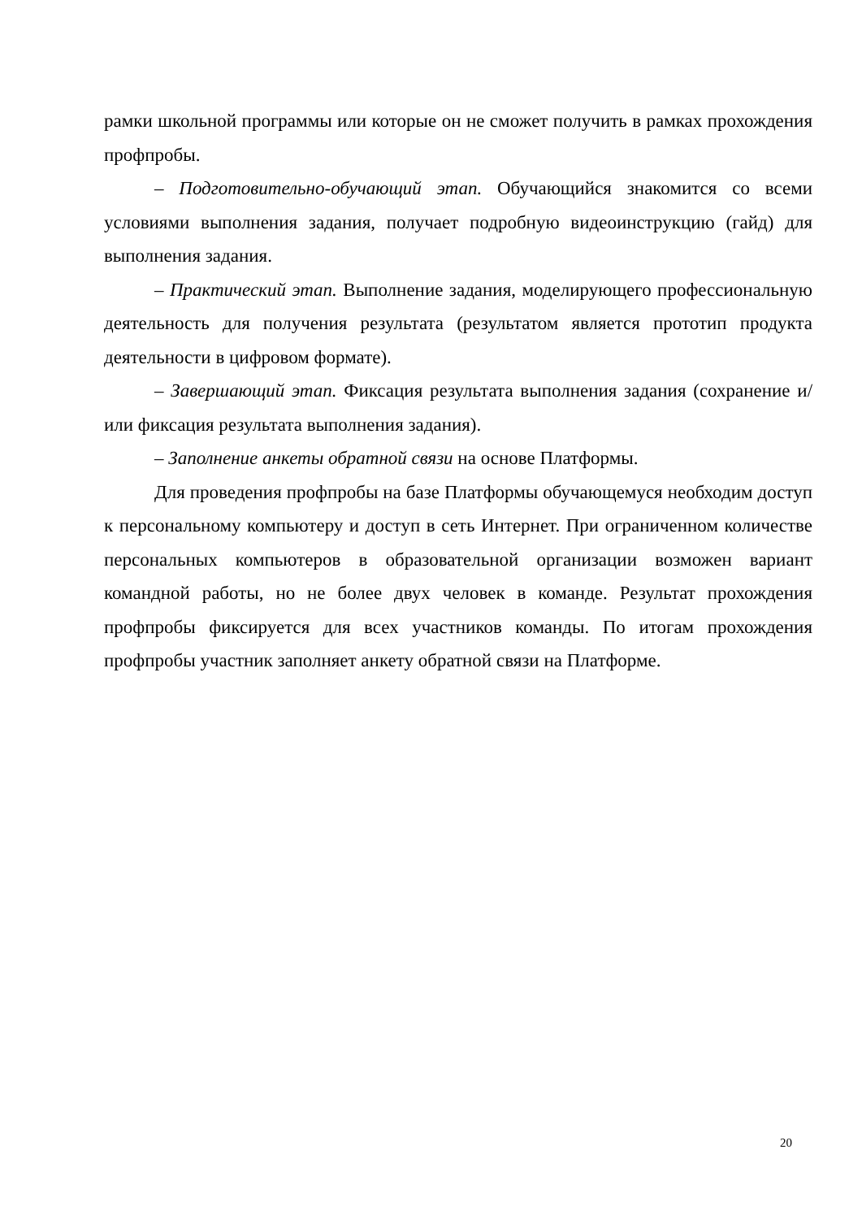рамки школьной программы или которые он не сможет получить в рамках прохождения профпробы.
– Подготовительно-обучающий этап. Обучающийся знакомится со всеми условиями выполнения задания, получает подробную видеоинструкцию (гайд) для выполнения задания.
– Практический этап. Выполнение задания, моделирующего профессиональную деятельность для получения результата (результатом является прототип продукта деятельности в цифровом формате).
– Завершающий этап. Фиксация результата выполнения задания (сохранение и/или фиксация результата выполнения задания).
– Заполнение анкеты обратной связи на основе Платформы.
Для проведения профпробы на базе Платформы обучающемуся необходим доступ к персональному компьютеру и доступ в сеть Интернет. При ограниченном количестве персональных компьютеров в образовательной организации возможен вариант командной работы, но не более двух человек в команде. Результат прохождения профпробы фиксируется для всех участников команды. По итогам прохождения профпробы участник заполняет анкету обратной связи на Платформе.
20